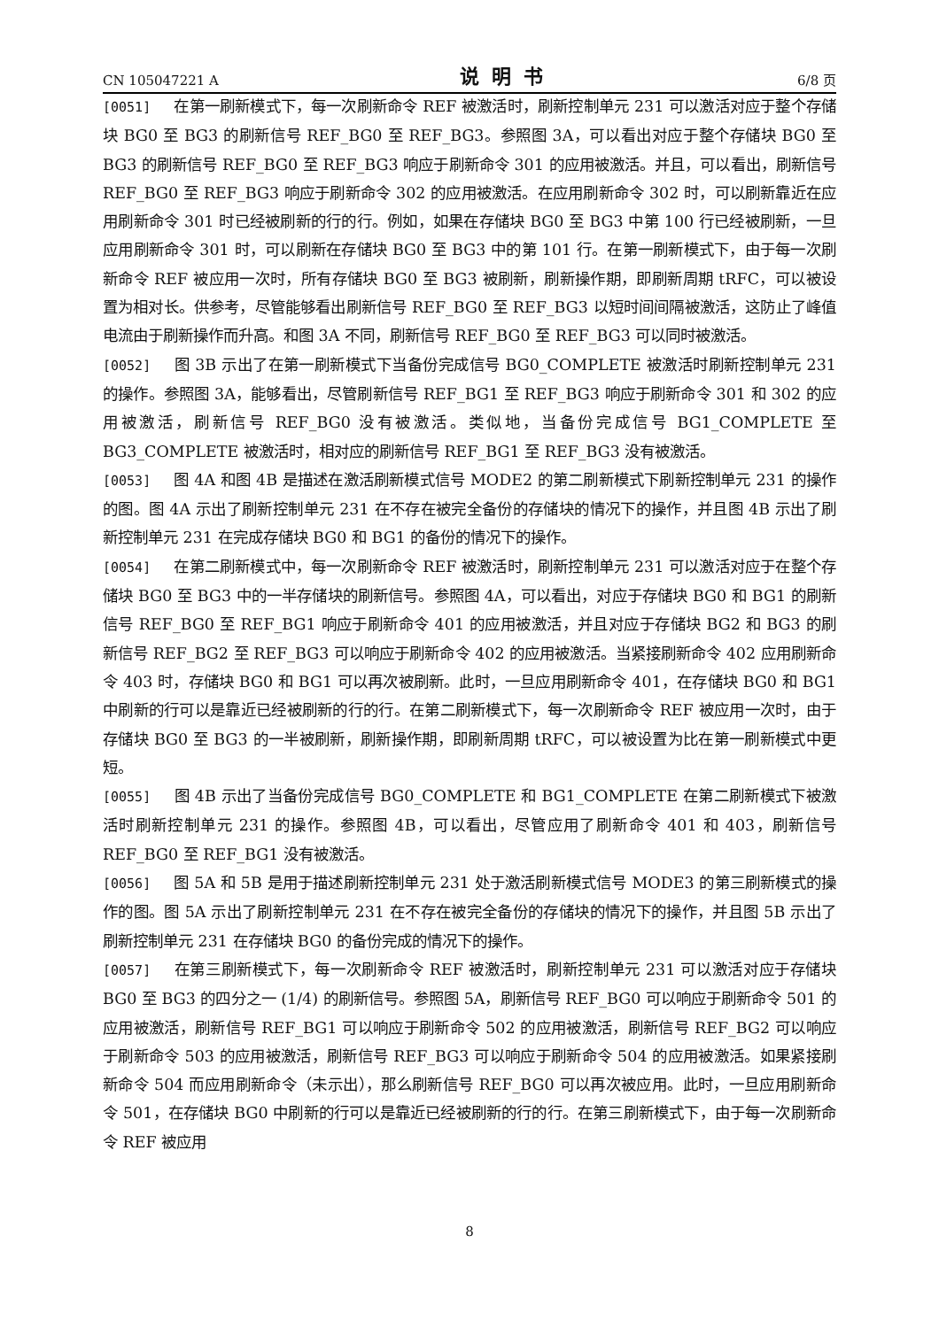CN 105047221 A 说明书 6/8 页
[0051] 在第一刷新模式下，每一次刷新命令 REF 被激活时，刷新控制单元 231 可以激活对应于整个存储块 BG0 至 BG3 的刷新信号 REF_BG0 至 REF_BG3。参照图 3A，可以看出对应于整个存储块 BG0 至 BG3 的刷新信号 REF_BG0 至 REF_BG3 响应于刷新命令 301 的应用被激活。并且，可以看出，刷新信号 REF_BG0 至 REF_BG3 响应于刷新命令 302 的应用被激活。在应用刷新命令 302 时，可以刷新靠近在应用刷新命令 301 时已经被刷新的行的行。例如，如果在存储块 BG0 至 BG3 中第 100 行已经被刷新，一旦应用刷新命令 301 时，可以刷新在存储块 BG0 至 BG3 中的第 101 行。在第一刷新模式下，由于每一次刷新命令 REF 被应用一次时，所有存储块 BG0 至 BG3 被刷新，刷新操作期，即刷新周期 tRFC，可以被设置为相对长。供参考，尽管能够看出刷新信号 REF_BG0 至 REF_BG3 以短时间间隔被激活，这防止了峰值电流由于刷新操作而升高。和图 3A 不同，刷新信号 REF_BG0 至 REF_BG3 可以同时被激活。
[0052] 图 3B 示出了在第一刷新模式下当备份完成信号 BG0_COMPLETE 被激活时刷新控制单元 231 的操作。参照图 3A，能够看出，尽管刷新信号 REF_BG1 至 REF_BG3 响应于刷新命令 301 和 302 的应用被激活，刷新信号 REF_BG0 没有被激活。类似地，当备份完成信号 BG1_COMPLETE 至 BG3_COMPLETE 被激活时，相对应的刷新信号 REF_BG1 至 REF_BG3 没有被激活。
[0053] 图 4A 和图 4B 是描述在激活刷新模式信号 MODE2 的第二刷新模式下刷新控制单元 231 的操作的图。图 4A 示出了刷新控制单元 231 在不存在被完全备份的存储块的情况下的操作，并且图 4B 示出了刷新控制单元 231 在完成存储块 BG0 和 BG1 的备份的情况下的操作。
[0054] 在第二刷新模式中，每一次刷新命令 REF 被激活时，刷新控制单元 231 可以激活对应于在整个存储块 BG0 至 BG3 中的一半存储块的刷新信号。参照图 4A，可以看出，对应于存储块 BG0 和 BG1 的刷新信号 REF_BG0 至 REF_BG1 响应于刷新命令 401 的应用被激活，并且对应于存储块 BG2 和 BG3 的刷新信号 REF_BG2 至 REF_BG3 可以响应于刷新命令 402 的应用被激活。当紧接刷新命令 402 应用刷新命令 403 时，存储块 BG0 和 BG1 可以再次被刷新。此时，一旦应用刷新命令 401，在存储块 BG0 和 BG1 中刷新的行可以是靠近已经被刷新的行的行。在第二刷新模式下，每一次刷新命令 REF 被应用一次时，由于存储块 BG0 至 BG3 的一半被刷新，刷新操作期，即刷新周期 tRFC，可以被设置为比在第一刷新模式中更短。
[0055] 图 4B 示出了当备份完成信号 BG0_COMPLETE 和 BG1_COMPLETE 在第二刷新模式下被激活时刷新控制单元 231 的操作。参照图 4B，可以看出，尽管应用了刷新命令 401 和 403，刷新信号 REF_BG0 至 REF_BG1 没有被激活。
[0056] 图 5A 和 5B 是用于描述刷新控制单元 231 处于激活刷新模式信号 MODE3 的第三刷新模式的操作的图。图 5A 示出了刷新控制单元 231 在不存在被完全备份的存储块的情况下的操作，并且图 5B 示出了刷新控制单元 231 在存储块 BG0 的备份完成的情况下的操作。
[0057] 在第三刷新模式下，每一次刷新命令 REF 被激活时，刷新控制单元 231 可以激活对应于存储块 BG0 至 BG3 的四分之一 (1/4) 的刷新信号。参照图 5A，刷新信号 REF_BG0 可以响应于刷新命令 501 的应用被激活，刷新信号 REF_BG1 可以响应于刷新命令 502 的应用被激活，刷新信号 REF_BG2 可以响应于刷新命令 503 的应用被激活，刷新信号 REF_BG3 可以响应于刷新命令 504 的应用被激活。如果紧接刷新命令 504 而应用刷新命令（未示出），那么刷新信号 REF_BG0 可以再次被应用。此时，一旦应用刷新命令 501，在存储块 BG0 中刷新的行可以是靠近已经被刷新的行的行。在第三刷新模式下，由于每一次刷新命令 REF 被应用
8